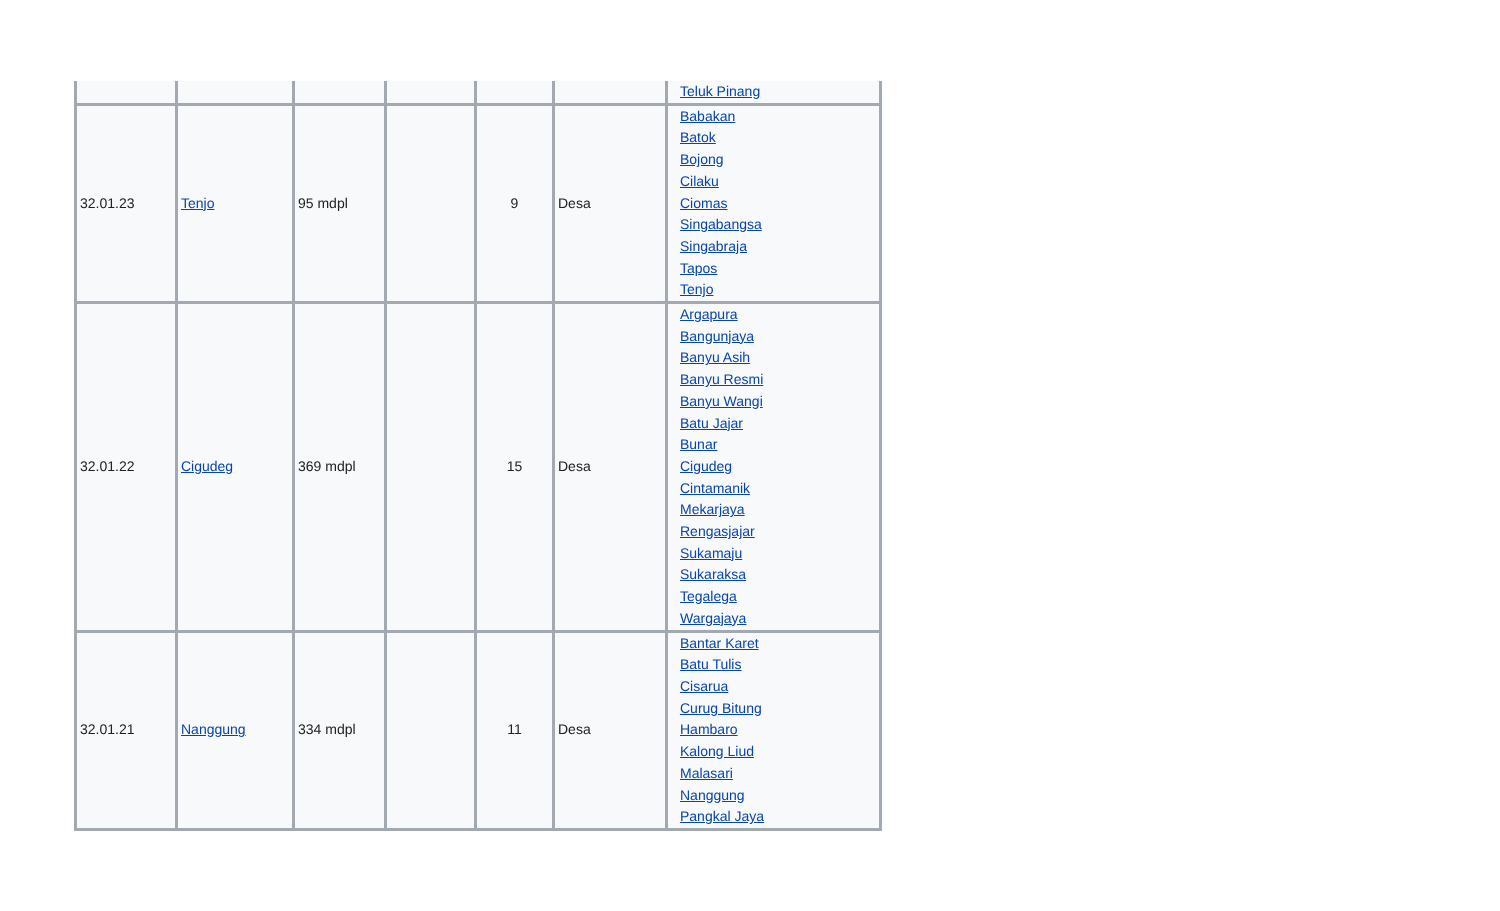| | | | | | | Teluk Pinang |
| 32.01.23 | Tenjo | 95 mdpl | | 9 | Desa | Babakan Batok Bojong Cilaku Ciomas Singabangsa Singabraja Tapos Tenjo |
| 32.01.22 | Cigudeg | 369 mdpl | | 15 | Desa | Argapura Bangunjaya Banyu Asih Banyu Resmi Banyu Wangi Batu Jajar Bunar Cigudeg Cintamanik Mekarjaya Rengasjajar Sukamaju Sukaraksa Tegalega Wargajaya |
| 32.01.21 | Nanggung | 334 mdpl | | 11 | Desa | Bantar Karet Batu Tulis Cisarua Curug Bitung Hambaro Kalong Liud Malasari Nanggung Pangkal Jaya |